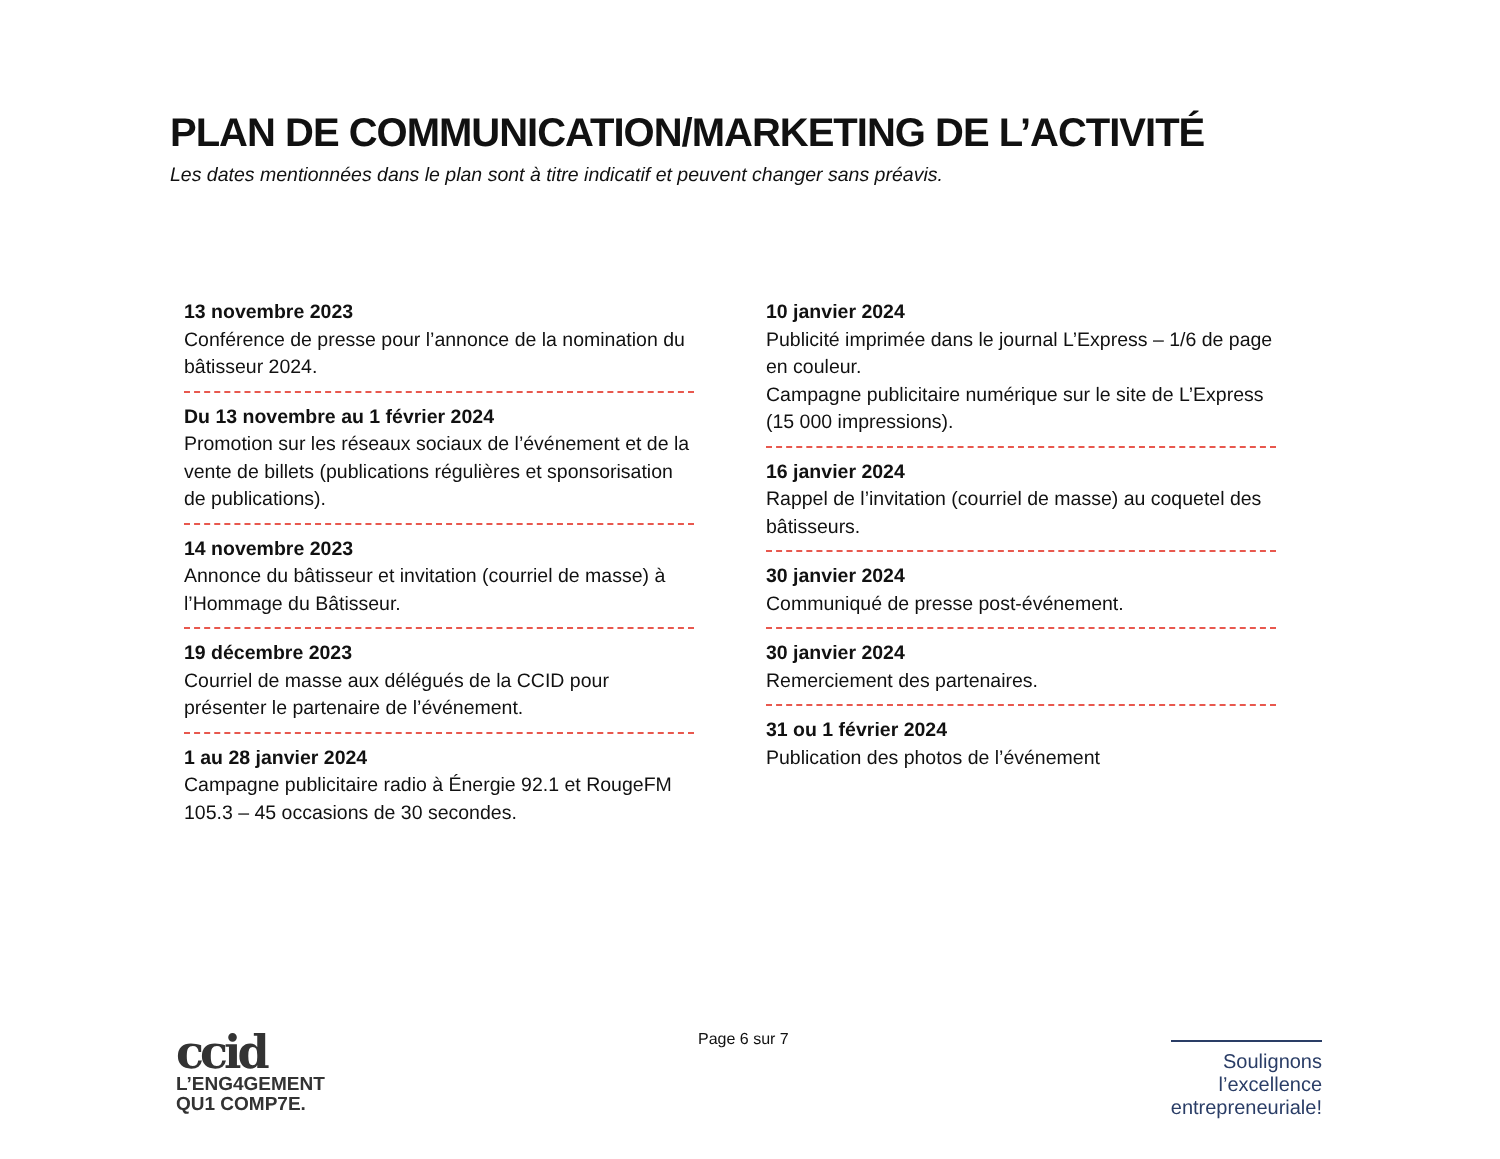PLAN DE COMMUNICATION/MARKETING DE L’ACTIVITÉ
Les dates mentionnées dans le plan sont à titre indicatif et peuvent changer sans préavis.
13 novembre 2023
Conférence de presse pour l’annonce de la nomination du bâtisseur 2024.
Du 13 novembre au 1 février 2024
Promotion sur les réseaux sociaux de l’événement et de la vente de billets (publications régulières et sponsorisation de publications).
14 novembre 2023
Annonce du bâtisseur et invitation (courriel de masse) à l’Hommage du Bâtisseur.
19 décembre 2023
Courriel de masse aux délégués de la CCID pour présenter le partenaire de l’événement.
1 au 28 janvier 2024
Campagne publicitaire radio à Énergie 92.1 et RougeFM 105.3 – 45 occasions de 30 secondes.
10 janvier 2024
Publicité imprimée dans le journal L’Express – 1/6 de page en couleur.
Campagne publicitaire numérique sur le site de L’Express (15 000 impressions).
16 janvier 2024
Rappel de l’invitation (courriel de masse) au coquetel des bâtisseurs.
30 janvier 2024
Communiqué de presse post-événement.
30 janvier 2024
Remerciement des partenaires.
31 ou 1 février 2024
Publication des photos de l’événement
Page 6 sur 7
ccid
L’ENG4GEMENT
QU1 COMP7E.
Soulignons
l’excellence
entrepreneuriale!